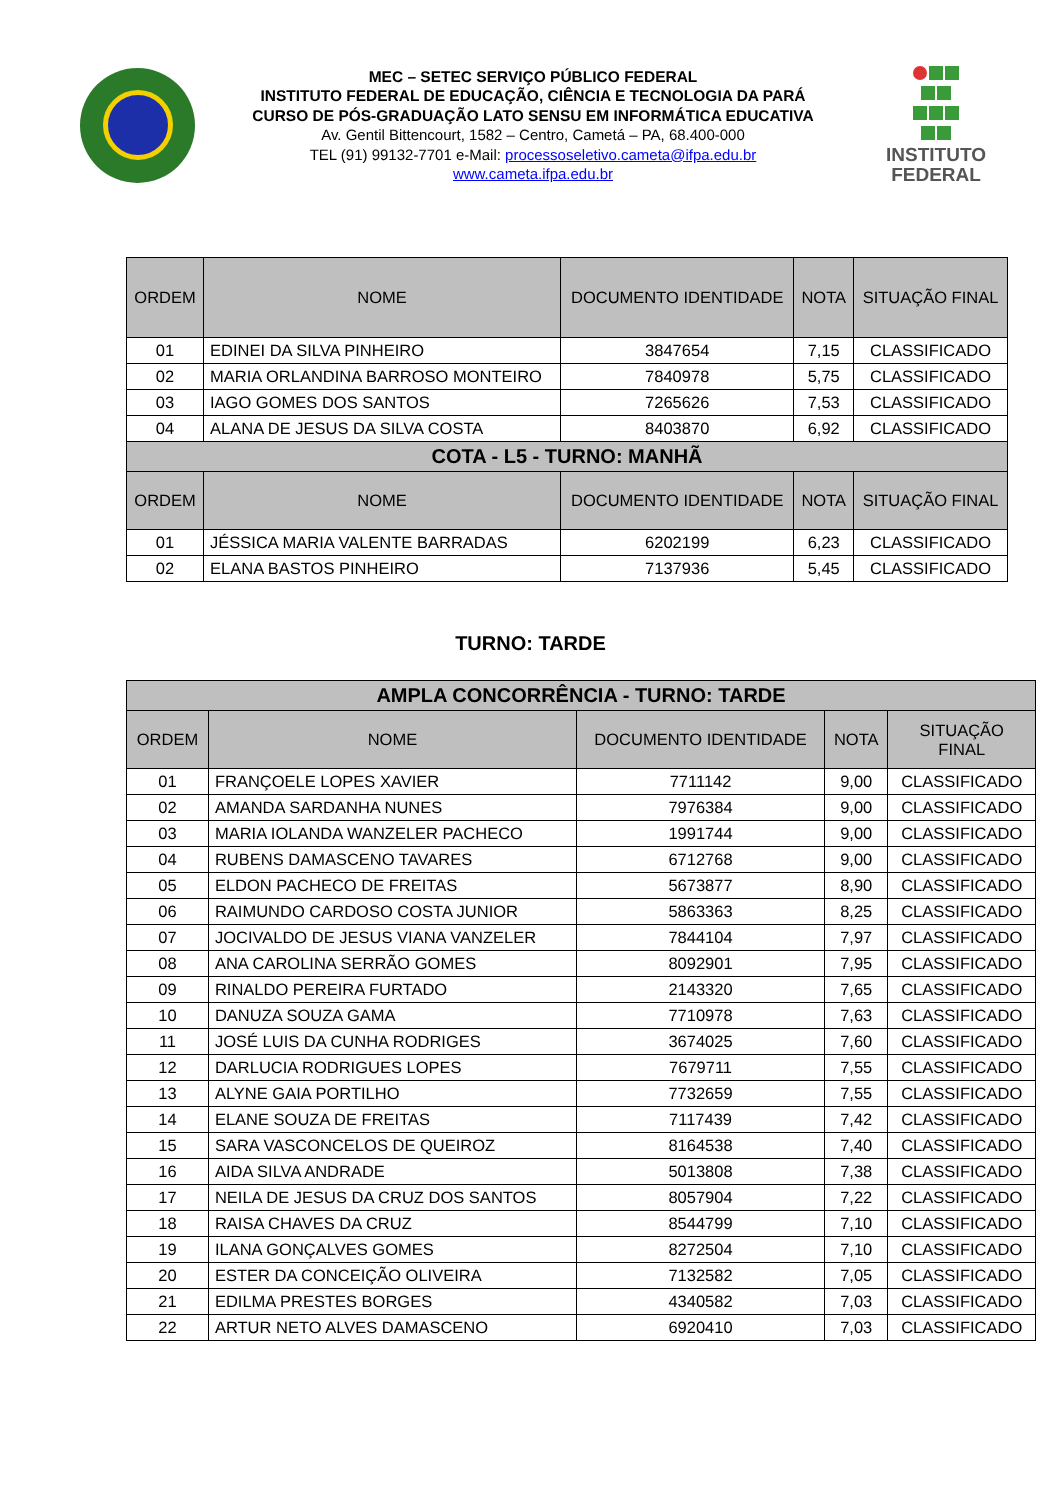MEC – SETEC SERVIÇO PÚBLICO FEDERAL
INSTITUTO FEDERAL DE EDUCAÇÃO, CIÊNCIA E TECNOLOGIA DA PARÁ
CURSO DE PÓS-GRADUAÇÃO LATO SENSU EM INFORMÁTICA EDUCATIVA
Av. Gentil Bittencourt, 1582 – Centro, Cametá – PA, 68.400-000
TEL (91) 99132-7701 e-Mail: processoseletivo.cameta@ifpa.edu.br
www.cameta.ifpa.edu.br
INSTITUTO
FEDERAL
| ORDEM | NOME | DOCUMENTO IDENTIDADE | NOTA | SITUAÇÃO FINAL |
| --- | --- | --- | --- | --- |
| 01 | EDINEI DA SILVA PINHEIRO | 3847654 | 7,15 | CLASSIFICADO |
| 02 | MARIA ORLANDINA BARROSO MONTEIRO | 7840978 | 5,75 | CLASSIFICADO |
| 03 | IAGO GOMES DOS SANTOS | 7265626 | 7,53 | CLASSIFICADO |
| 04 | ALANA DE JESUS DA SILVA COSTA | 8403870 | 6,92 | CLASSIFICADO |
| COTA - L5 - TURNO: MANHÃ | | | | |
| ORDEM | NOME | DOCUMENTO IDENTIDADE | NOTA | SITUAÇÃO FINAL |
| 01 | JÉSSICA MARIA VALENTE BARRADAS | 6202199 | 6,23 | CLASSIFICADO |
| 02 | ELANA BASTOS PINHEIRO | 7137936 | 5,45 | CLASSIFICADO |
TURNO: TARDE
| AMPLA CONCORRÊNCIA - TURNO: TARDE | | | | |
| ORDEM | NOME | DOCUMENTO IDENTIDADE | NOTA | SITUAÇÃO FINAL |
| 01 | FRANÇOELE LOPES XAVIER | 7711142 | 9,00 | CLASSIFICADO |
| 02 | AMANDA SARDANHA NUNES | 7976384 | 9,00 | CLASSIFICADO |
| 03 | MARIA IOLANDA WANZELER PACHECO | 1991744 | 9,00 | CLASSIFICADO |
| 04 | RUBENS DAMASCENO TAVARES | 6712768 | 9,00 | CLASSIFICADO |
| 05 | ELDON PACHECO DE FREITAS | 5673877 | 8,90 | CLASSIFICADO |
| 06 | RAIMUNDO CARDOSO COSTA JUNIOR | 5863363 | 8,25 | CLASSIFICADO |
| 07 | JOCIVALDO DE JESUS VIANA VANZELER | 7844104 | 7,97 | CLASSIFICADO |
| 08 | ANA CAROLINA SERRÃO GOMES | 8092901 | 7,95 | CLASSIFICADO |
| 09 | RINALDO PEREIRA FURTADO | 2143320 | 7,65 | CLASSIFICADO |
| 10 | DANUZA SOUZA GAMA | 7710978 | 7,63 | CLASSIFICADO |
| 11 | JOSÉ LUIS DA CUNHA RODRIGES | 3674025 | 7,60 | CLASSIFICADO |
| 12 | DARLUCIA RODRIGUES LOPES | 7679711 | 7,55 | CLASSIFICADO |
| 13 | ALYNE GAIA PORTILHO | 7732659 | 7,55 | CLASSIFICADO |
| 14 | ELANE SOUZA DE FREITAS | 7117439 | 7,42 | CLASSIFICADO |
| 15 | SARA VASCONCELOS DE QUEIROZ | 8164538 | 7,40 | CLASSIFICADO |
| 16 | AIDA SILVA ANDRADE | 5013808 | 7,38 | CLASSIFICADO |
| 17 | NEILA DE JESUS DA CRUZ DOS SANTOS | 8057904 | 7,22 | CLASSIFICADO |
| 18 | RAISA CHAVES DA CRUZ | 8544799 | 7,10 | CLASSIFICADO |
| 19 | ILANA GONÇALVES GOMES | 8272504 | 7,10 | CLASSIFICADO |
| 20 | ESTER DA CONCEIÇÃO OLIVEIRA | 7132582 | 7,05 | CLASSIFICADO |
| 21 | EDILMA PRESTES BORGES | 4340582 | 7,03 | CLASSIFICADO |
| 22 | ARTUR NETO ALVES DAMASCENO | 6920410 | 7,03 | CLASSIFICADO |